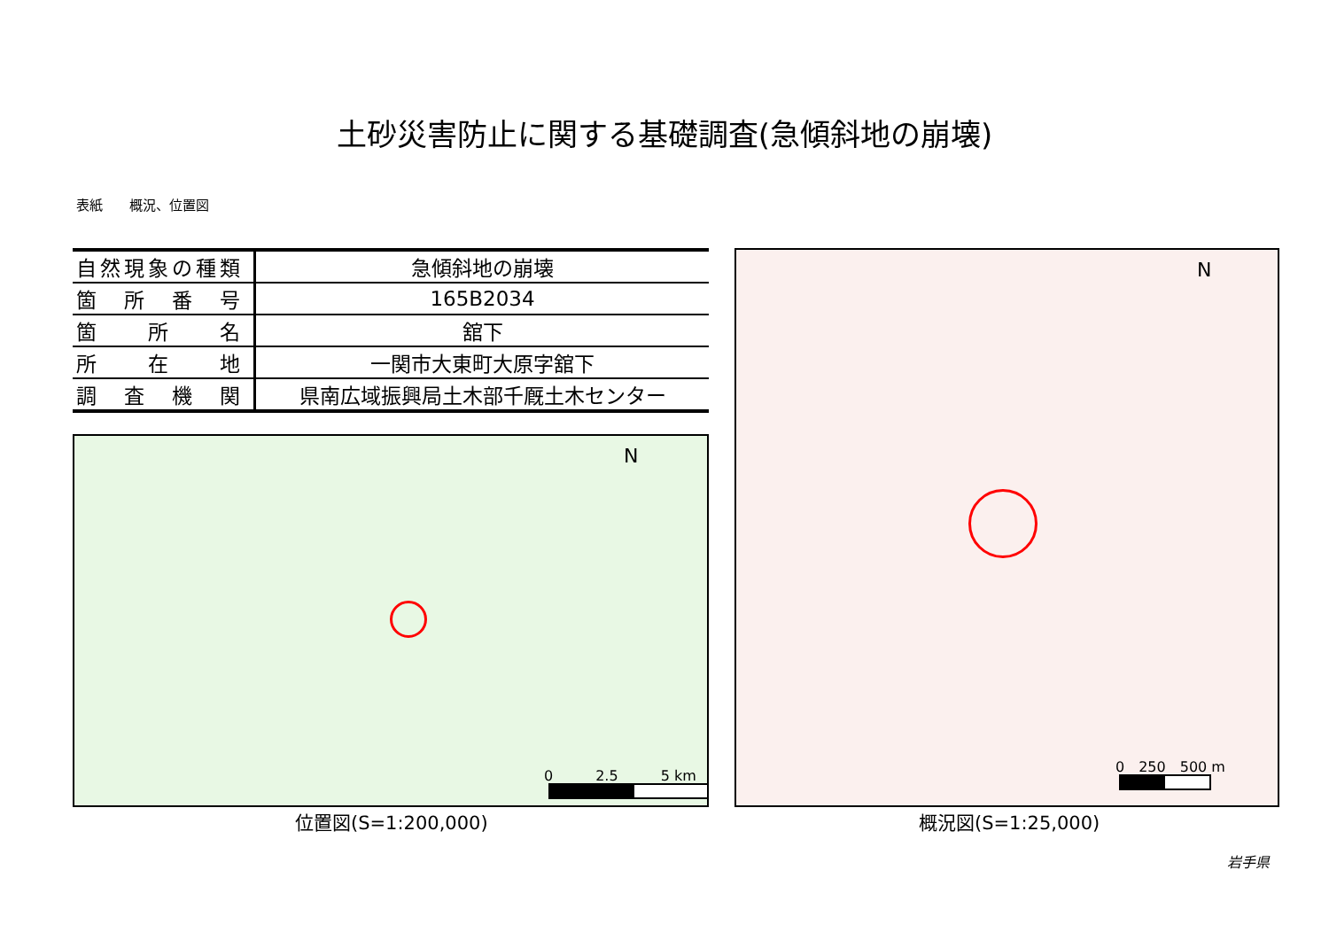土砂災害防止に関する基礎調査(急傾斜地の崩壊)
表紙　　概況、位置図
| 自然現象の種類 | 急傾斜地の崩壊 |
| 箇 所 番 号 | 165B2034 |
| 箇 所 名 | 舘下 |
| 所 在 地 | 一関市大東町大原字舘下 |
| 調 査 機 関 | 県南広域振興局土木部千厩土木センター |
N
0　　　2.5　　　5 km
位置図(S=1:200,000)
N
0　250　500 m
概況図(S=1:25,000)
岩手県